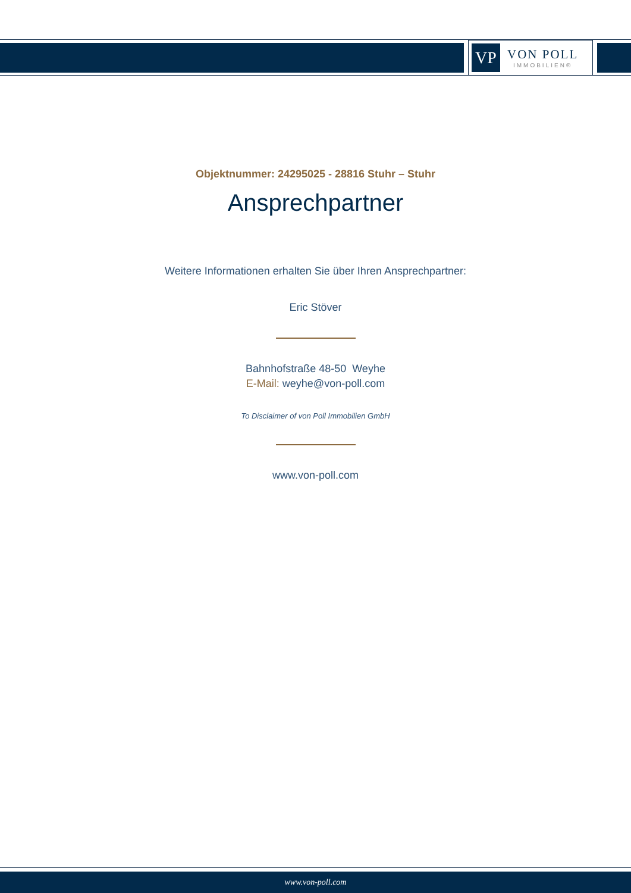VP
VON POLL
IMMOBILIEN®
Objektnummer: 24295025 - 28816 Stuhr – Stuhr
Ansprechpartner
Weitere Informationen erhalten Sie über Ihren Ansprechpartner:
Eric Stöver
Bahnhofstraße 48-50 Weyhe
E-Mail: weyhe@von-poll.com
To Disclaimer of von Poll Immobilien GmbH
www.von-poll.com
www.von-poll.com